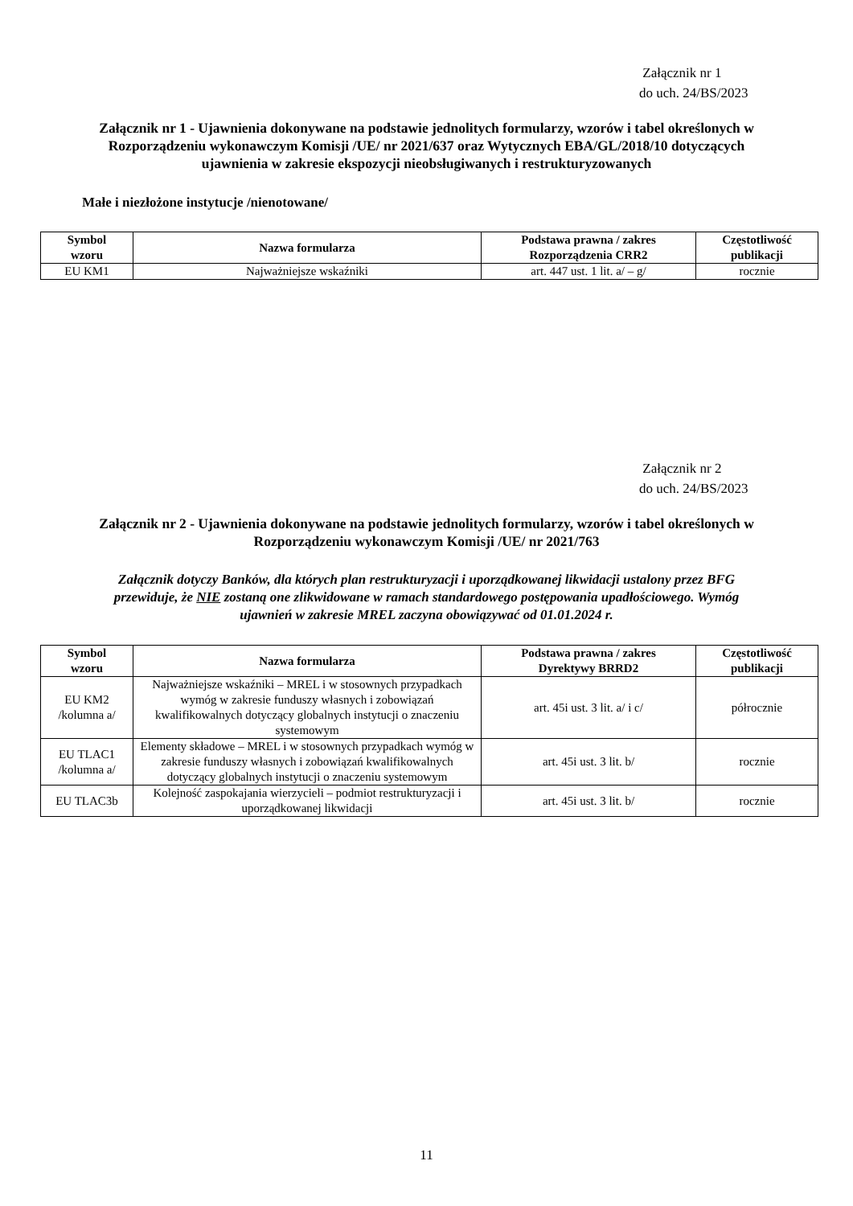Załącznik nr 1
do uch. 24/BS/2023
Załącznik nr 1 - Ujawnienia dokonywane na podstawie jednolitych formularzy, wzorów i tabel określonych w Rozporządzeniu wykonawczym Komisji /UE/ nr 2021/637 oraz Wytycznych EBA/GL/2018/10 dotyczących ujawnienia w zakresie ekspozycji nieobsługiwanych i restrukturyzowanych
Małe i niezłożone instytucje /nienotowane/
| Symbol wzoru | Nazwa formularza | Podstawa prawna / zakres Rozporządzenia CRR2 | Częstotliwość publikacji |
| --- | --- | --- | --- |
| EU KM1 | Najważniejsze wskaźniki | art. 447 ust. 1 lit. a/ – g/ | rocznie |
Załącznik nr 2
do uch. 24/BS/2023
Załącznik nr 2 - Ujawnienia dokonywane na podstawie jednolitych formularzy, wzorów i tabel określonych w Rozporządzeniu wykonawczym Komisji /UE/ nr 2021/763
Załącznik dotyczy Banków, dla których plan restrukturyzacji i uporządkowanej likwidacji ustalony przez BFG przewiduje, że NIE zostaną one zlikwidowane w ramach standardowego postępowania upadłościowego. Wymóg ujawnień w zakresie MREL zaczyna obowiązywać od 01.01.2024 r.
| Symbol wzoru | Nazwa formularza | Podstawa prawna / zakres Dyrektywy BRRD2 | Częstotliwość publikacji |
| --- | --- | --- | --- |
| EU KM2 /kolumna a/ | Najważniejsze wskaźniki – MREL i w stosownych przypadkach wymóg w zakresie funduszy własnych i zobowiązań kwalifikowalnych dotyczący globalnych instytucji o znaczeniu systemowym | art. 45i ust. 3 lit. a/ i c/ | półrocznie |
| EU TLAC1 /kolumna a/ | Elementy składowe – MREL i w stosownych przypadkach wymóg w zakresie funduszy własnych i zobowiązań kwalifikowalnych dotyczący globalnych instytucji o znaczeniu systemowym | art. 45i ust. 3 lit. b/ | rocznie |
| EU TLAC3b | Kolejność zaspokajania wierzycieli – podmiot restrukturyzacji i uporządkowanej likwidacji | art. 45i ust. 3 lit. b/ | rocznie |
11